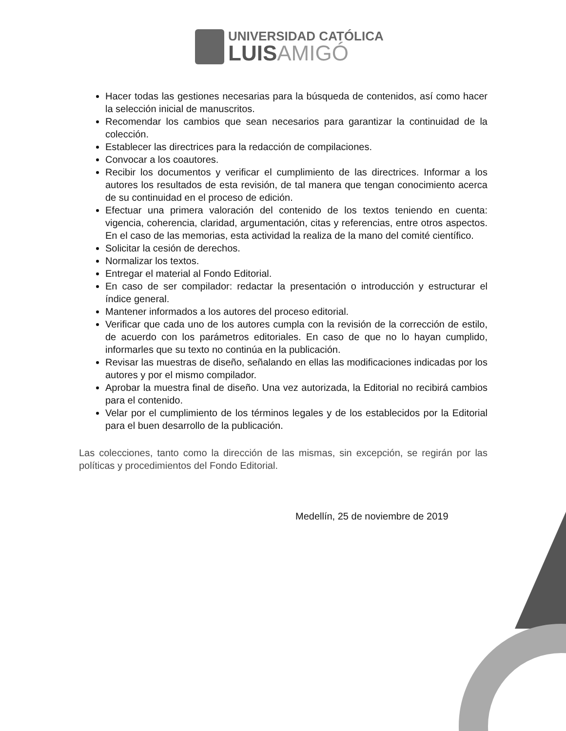UNIVERSIDAD CATÓLICA
LUISAMIGÓ
Hacer todas las gestiones necesarias para la búsqueda de contenidos, así como hacer la selección inicial de manuscritos.
Recomendar los cambios que sean necesarios para garantizar la continuidad de la colección.
Establecer las directrices para la redacción de compilaciones.
Convocar a los coautores.
Recibir los documentos y verificar el cumplimiento de las directrices. Informar a los autores los resultados de esta revisión, de tal manera que tengan conocimiento acerca de su continuidad en el proceso de edición.
Efectuar una primera valoración del contenido de los textos teniendo en cuenta: vigencia, coherencia, claridad, argumentación, citas y referencias, entre otros aspectos. En el caso de las memorias, esta actividad la realiza de la mano del comité científico.
Solicitar la cesión de derechos.
Normalizar los textos.
Entregar el material al Fondo Editorial.
En caso de ser compilador: redactar la presentación o introducción y estructurar el índice general.
Mantener informados a los autores del proceso editorial.
Verificar que cada uno de los autores cumpla con la revisión de la corrección de estilo, de acuerdo con los parámetros editoriales. En caso de que no lo hayan cumplido, informarles que su texto no continúa en la publicación.
Revisar las muestras de diseño, señalando en ellas las modificaciones indicadas por los autores y por el mismo compilador.
Aprobar la muestra final de diseño. Una vez autorizada, la Editorial no recibirá cambios para el contenido.
Velar por el cumplimiento de los términos legales y de los establecidos por la Editorial para el buen desarrollo de la publicación.
Las colecciones, tanto como la dirección de las mismas, sin excepción, se regirán por las políticas y procedimientos del Fondo Editorial.
Medellín, 25 de noviembre de 2019